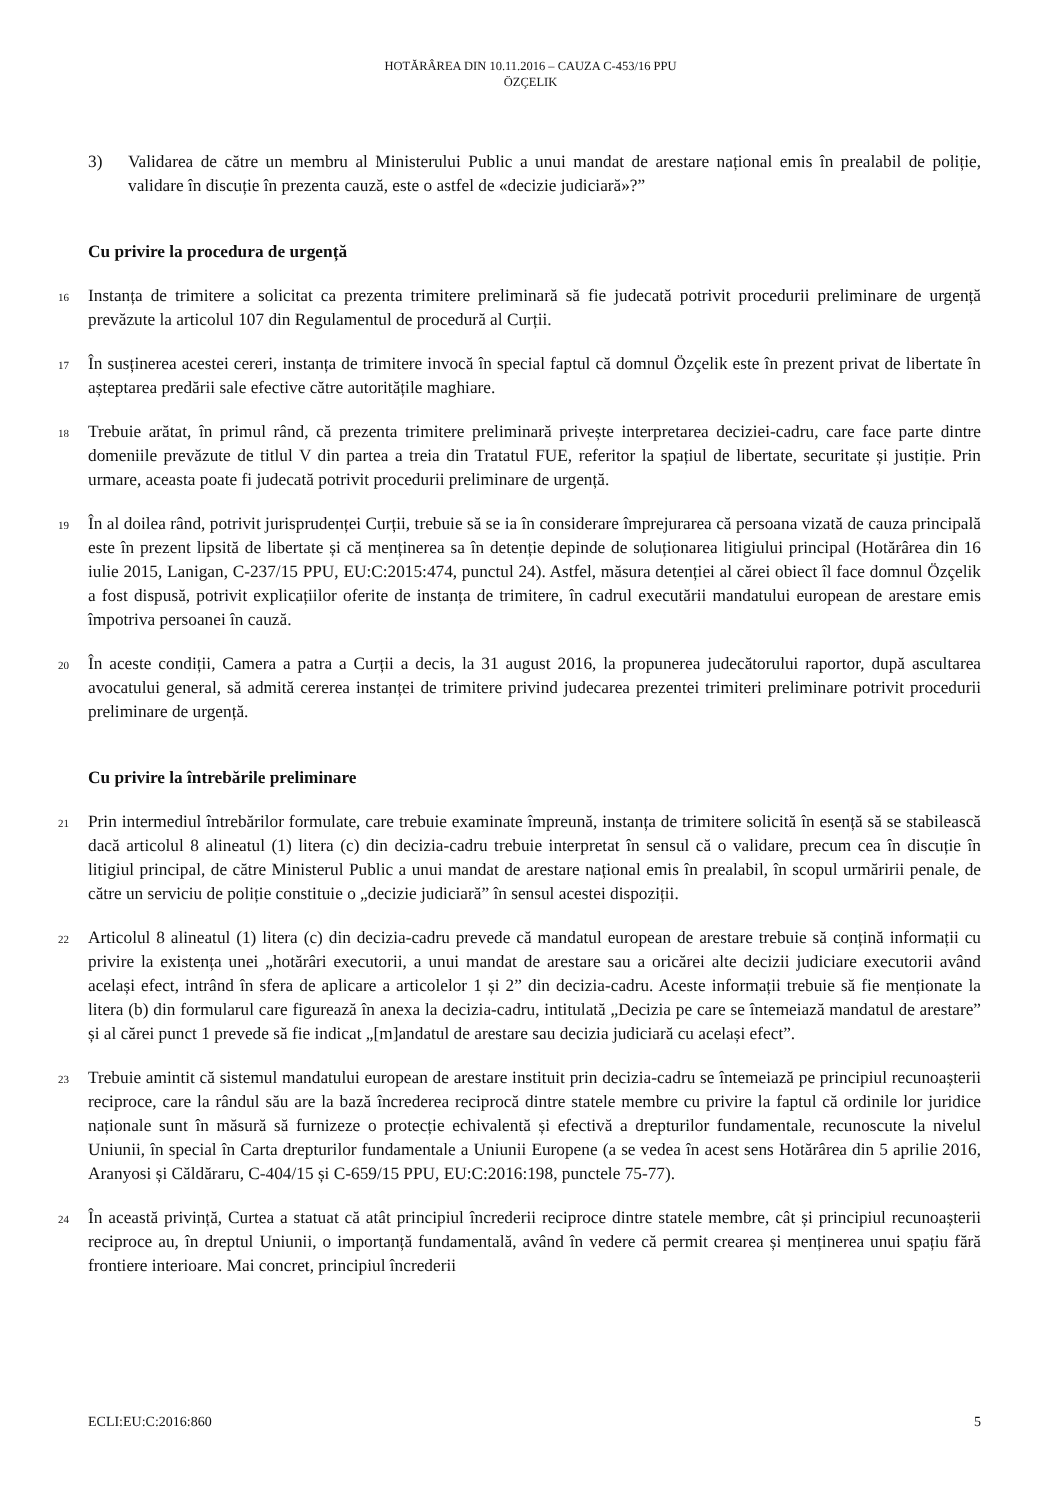HOTĂRÂREA DIN 10.11.2016 – CAUZA C-453/16 PPU
ÖZÇELIK
3) Validarea de către un membru al Ministerului Public a unui mandat de arestare național emis în prealabil de poliție, validare în discuție în prezenta cauză, este o astfel de «decizie judiciară»?”
Cu privire la procedura de urgență
16
Instanța de trimitere a solicitat ca prezenta trimitere preliminară să fie judecată potrivit procedurii preliminare de urgență prevăzute la articolul 107 din Regulamentul de procedură al Curții.
17
În susținerea acestei cereri, instanța de trimitere invocă în special faptul că domnul Özçelik este în prezent privat de libertate în așteptarea predării sale efective către autoritățile maghiare.
18
Trebuie arătat, în primul rând, că prezenta trimitere preliminară privește interpretarea deciziei-cadru, care face parte dintre domeniile prevăzute de titlul V din partea a treia din Tratatul FUE, referitor la spațiul de libertate, securitate și justiție. Prin urmare, aceasta poate fi judecată potrivit procedurii preliminare de urgență.
19
În al doilea rând, potrivit jurisprudenței Curții, trebuie să se ia în considerare împrejurarea că persoana vizată de cauza principală este în prezent lipsită de libertate și că menținerea sa în detenție depinde de soluționarea litigiului principal (Hotărârea din 16 iulie 2015, Lanigan, C-237/15 PPU, EU:C:2015:474, punctul 24). Astfel, măsura detenției al cărei obiect îl face domnul Özçelik a fost dispusă, potrivit explicațiilor oferite de instanța de trimitere, în cadrul executării mandatului european de arestare emis împotriva persoanei în cauză.
20
În aceste condiții, Camera a patra a Curții a decis, la 31 august 2016, la propunerea judecătorului raportor, după ascultarea avocatului general, să admită cererea instanței de trimitere privind judecarea prezentei trimiteri preliminare potrivit procedurii preliminare de urgență.
Cu privire la întrebările preliminare
21
Prin intermediul întrebărilor formulate, care trebuie examinate împreună, instanța de trimitere solicită în esență să se stabilească dacă articolul 8 alineatul (1) litera (c) din decizia-cadru trebuie interpretat în sensul că o validare, precum cea în discuție în litigiul principal, de către Ministerul Public a unui mandat de arestare național emis în prealabil, în scopul urmăririi penale, de către un serviciu de poliție constituie o „decizie judiciară” în sensul acestei dispoziții.
22
Articolul 8 alineatul (1) litera (c) din decizia-cadru prevede că mandatul european de arestare trebuie să conțină informații cu privire la existența unei „hotărâri executorii, a unui mandat de arestare sau a oricărei alte decizii judiciare executorii având același efect, intrând în sfera de aplicare a articolelor 1 și 2” din decizia-cadru. Aceste informații trebuie să fie menționate la litera (b) din formularul care figurează în anexa la decizia-cadru, intitulată „Decizia pe care se întemeiază mandatul de arestare” și al cărei punct 1 prevede să fie indicat „[m]andatul de arestare sau decizia judiciară cu același efect”.
23
Trebuie amintit că sistemul mandatului european de arestare instituit prin decizia-cadru se întemeiază pe principiul recunoașterii reciproce, care la rândul său are la bază încrederea reciprocă dintre statele membre cu privire la faptul că ordinile lor juridice naționale sunt în măsură să furnizeze o protecție echivalentă și efectivă a drepturilor fundamentale, recunoscute la nivelul Uniunii, în special în Carta drepturilor fundamentale a Uniunii Europene (a se vedea în acest sens Hotărârea din 5 aprilie 2016, Aranyosi și Căldăraru, C-404/15 și C-659/15 PPU, EU:C:2016:198, punctele 75-77).
24
În această privință, Curtea a statuat că atât principiul încrederii reciproce dintre statele membre, cât și principiul recunoașterii reciproce au, în dreptul Uniunii, o importanță fundamentală, având în vedere că permit crearea și menținerea unui spațiu fără frontiere interioare. Mai concret, principiul încrederii
ECLI:EU:C:2016:860 5